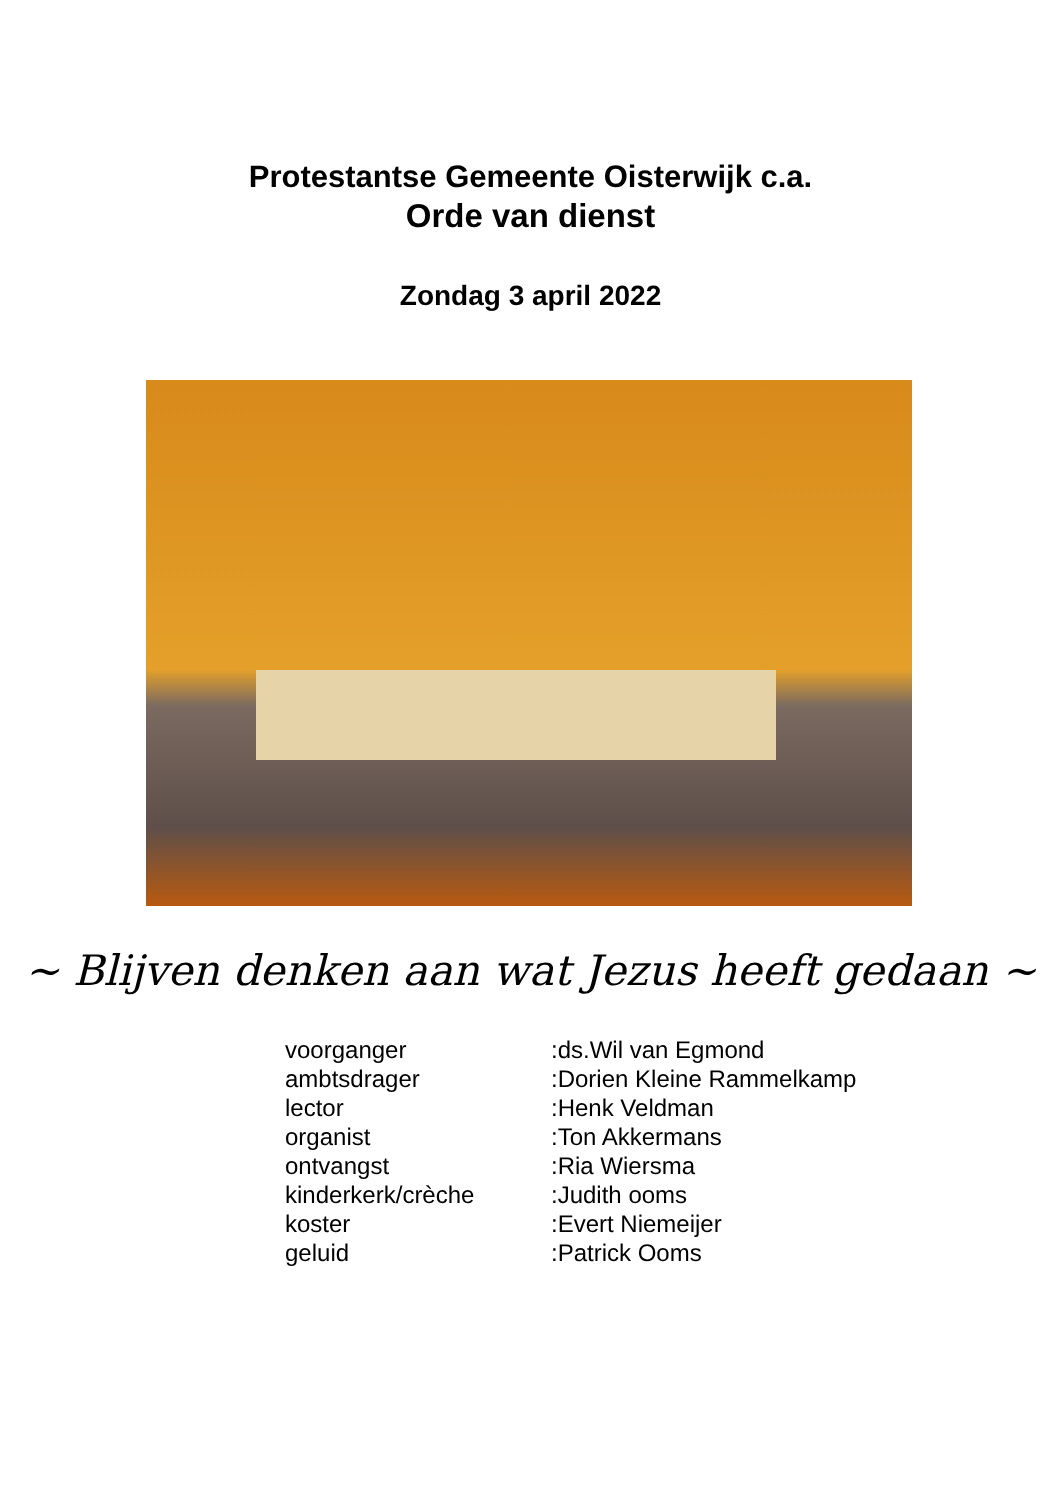Protestantse Gemeente Oisterwijk c.a.
Orde van dienst
Zondag 3 april 2022
~ Blijven denken aan wat Jezus heeft gedaan ~
| voorganger | :ds.Wil van Egmond |
| ambtsdrager | :Dorien Kleine Rammelkamp |
| lector | :Henk Veldman |
| organist | :Ton Akkermans |
| ontvangst | :Ria Wiersma |
| kinderkerk/crèche | :Judith ooms |
| koster | :Evert Niemeijer |
| geluid | :Patrick Ooms |